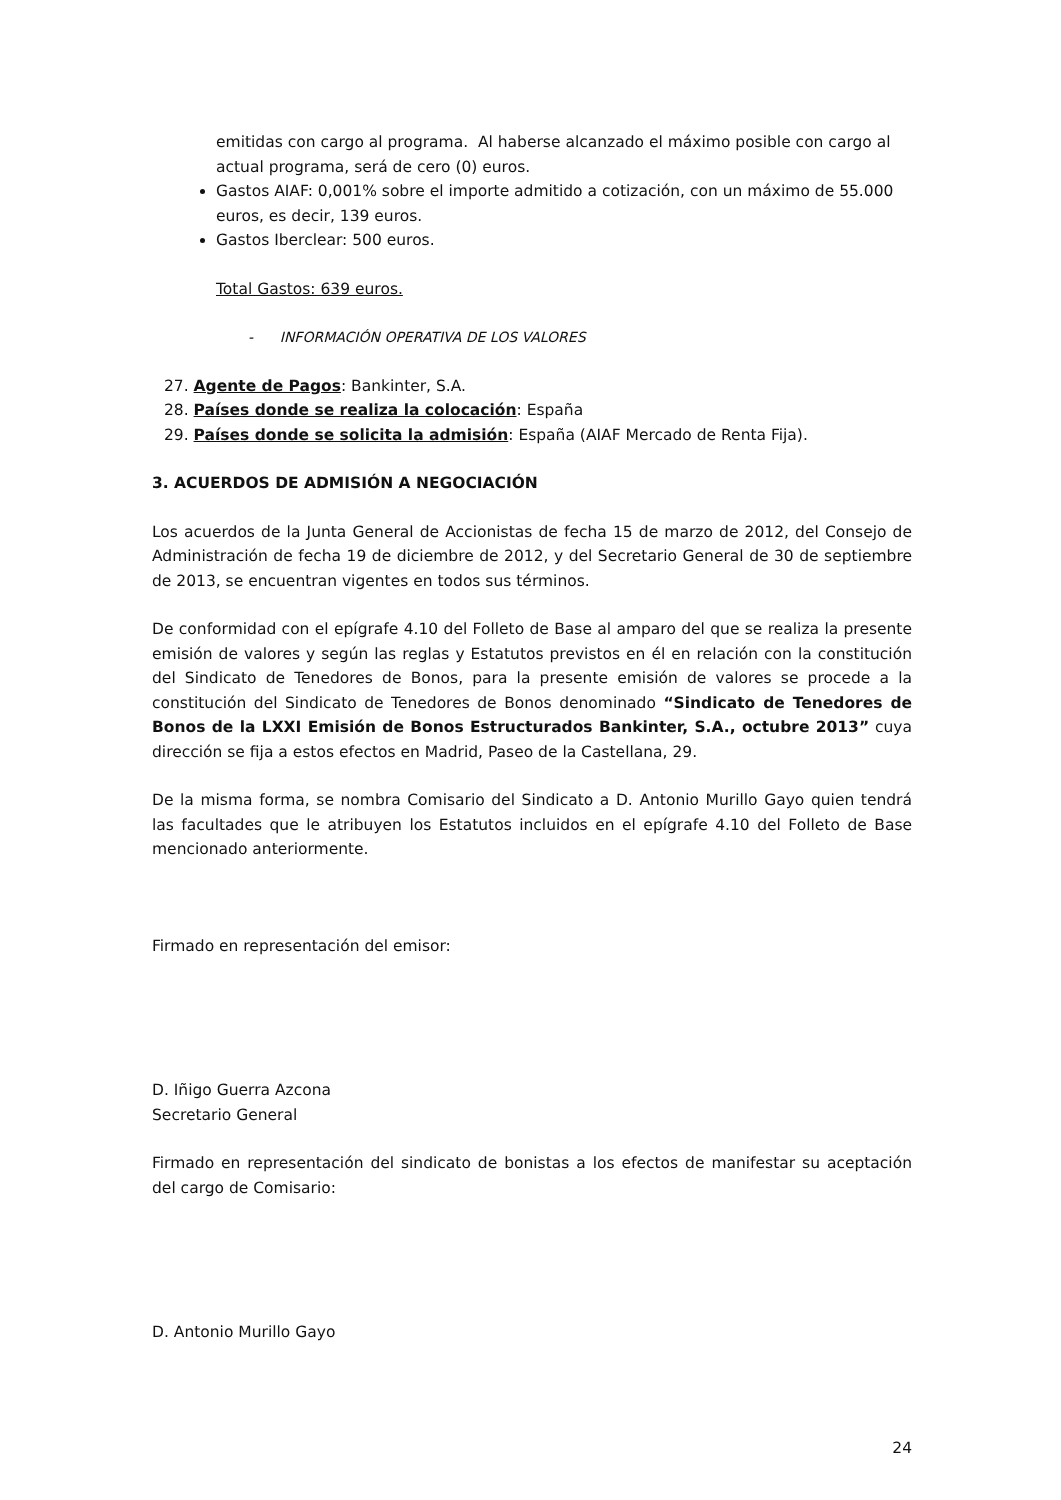emitidas con cargo al programa. Al haberse alcanzado el máximo posible con cargo al actual programa, será de cero (0) euros.
Gastos AIAF: 0,001% sobre el importe admitido a cotización, con un máximo de 55.000 euros, es decir, 139 euros.
Gastos Iberclear: 500 euros.
Total Gastos: 639 euros.
- INFORMACIÓN OPERATIVA DE LOS VALORES
27. Agente de Pagos: Bankinter, S.A.
28. Países donde se realiza la colocación: España
29. Países donde se solicita la admisión: España (AIAF Mercado de Renta Fija).
3. ACUERDOS DE ADMISIÓN A NEGOCIACIÓN
Los acuerdos de la Junta General de Accionistas de fecha 15 de marzo de 2012, del Consejo de Administración de fecha 19 de diciembre de 2012, y del Secretario General de 30 de septiembre de 2013, se encuentran vigentes en todos sus términos.
De conformidad con el epígrafe 4.10 del Folleto de Base al amparo del que se realiza la presente emisión de valores y según las reglas y Estatutos previstos en él en relación con la constitución del Sindicato de Tenedores de Bonos, para la presente emisión de valores se procede a la constitución del Sindicato de Tenedores de Bonos denominado “Sindicato de Tenedores de Bonos de la LXXI Emisión de Bonos Estructurados Bankinter, S.A., octubre 2013” cuya dirección se fija a estos efectos en Madrid, Paseo de la Castellana, 29.
De la misma forma, se nombra Comisario del Sindicato a D. Antonio Murillo Gayo quien tendrá las facultades que le atribuyen los Estatutos incluidos en el epígrafe 4.10 del Folleto de Base mencionado anteriormente.
Firmado en representación del emisor:
D. Iñigo Guerra Azcona
Secretario General
Firmado en representación del sindicato de bonistas a los efectos de manifestar su aceptación del cargo de Comisario:
D. Antonio Murillo Gayo
24